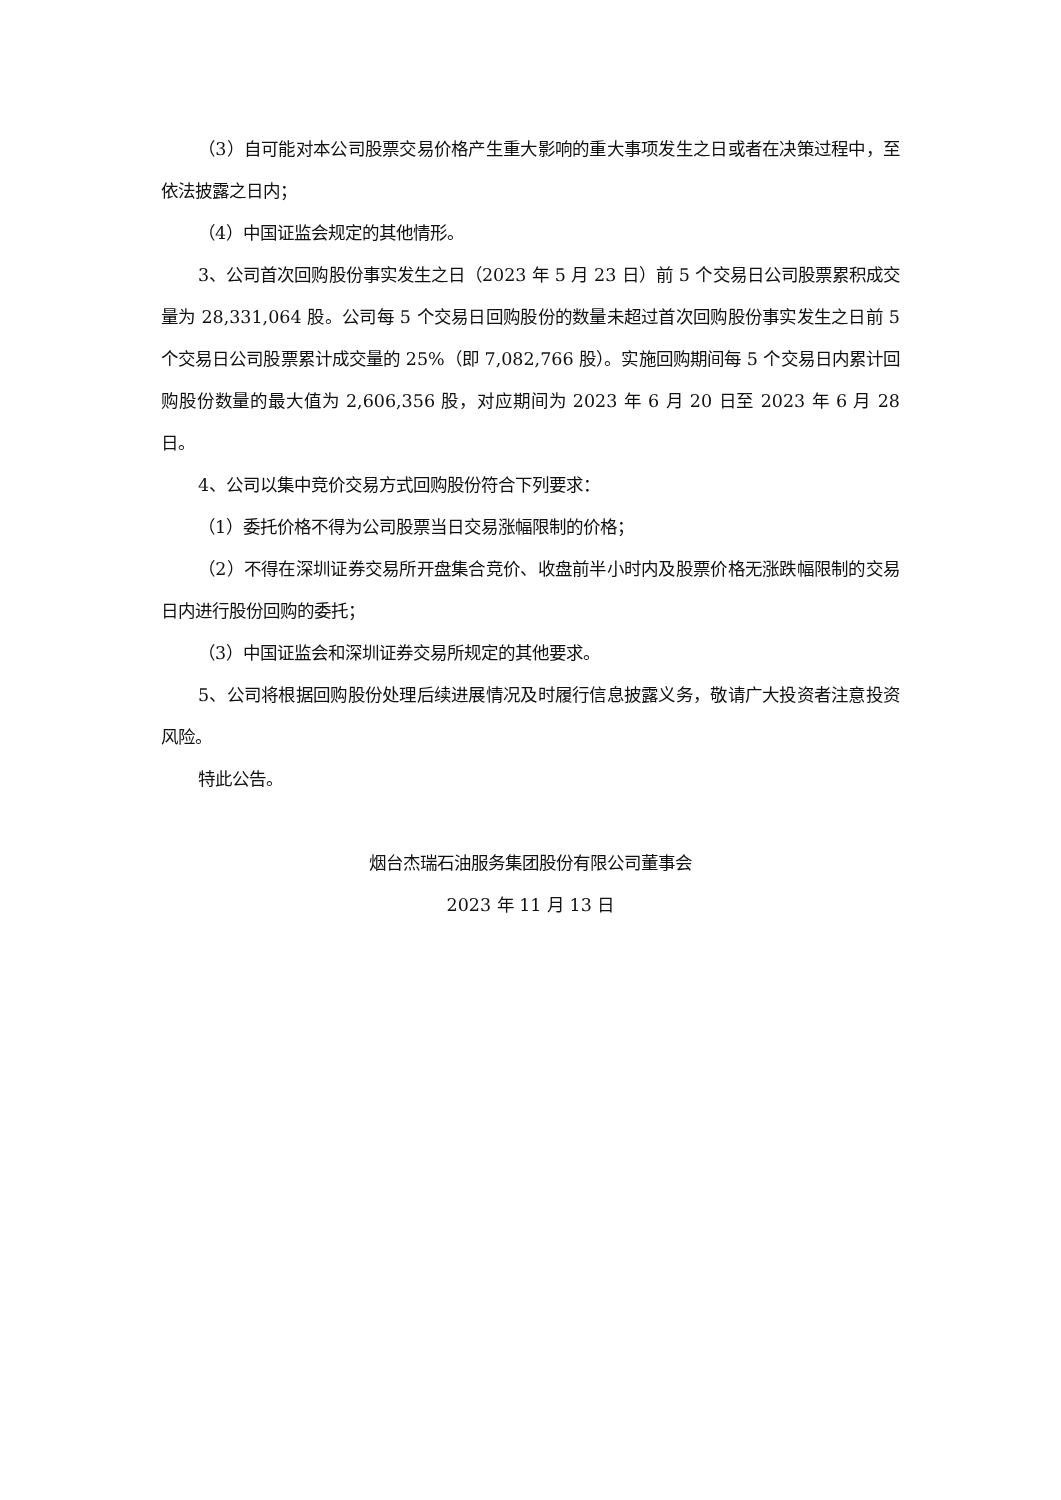（3）自可能对本公司股票交易价格产生重大影响的重大事项发生之日或者在决策过程中，至依法披露之日内；
（4）中国证监会规定的其他情形。
3、公司首次回购股份事实发生之日（2023 年 5 月 23 日）前 5 个交易日公司股票累积成交量为 28,331,064 股。公司每 5 个交易日回购股份的数量未超过首次回购股份事实发生之日前 5 个交易日公司股票累计成交量的 25%（即 7,082,766 股）。实施回购期间每 5 个交易日内累计回购股份数量的最大值为 2,606,356 股，对应期间为 2023 年 6 月 20 日至 2023 年 6 月 28 日。
4、公司以集中竞价交易方式回购股份符合下列要求：
（1）委托价格不得为公司股票当日交易涨幅限制的价格；
（2）不得在深圳证券交易所开盘集合竞价、收盘前半小时内及股票价格无涨跌幅限制的交易日内进行股份回购的委托；
（3）中国证监会和深圳证券交易所规定的其他要求。
5、公司将根据回购股份处理后续进展情况及时履行信息披露义务，敬请广大投资者注意投资风险。
特此公告。
烟台杰瑞石油服务集团股份有限公司董事会
2023 年 11 月 13 日